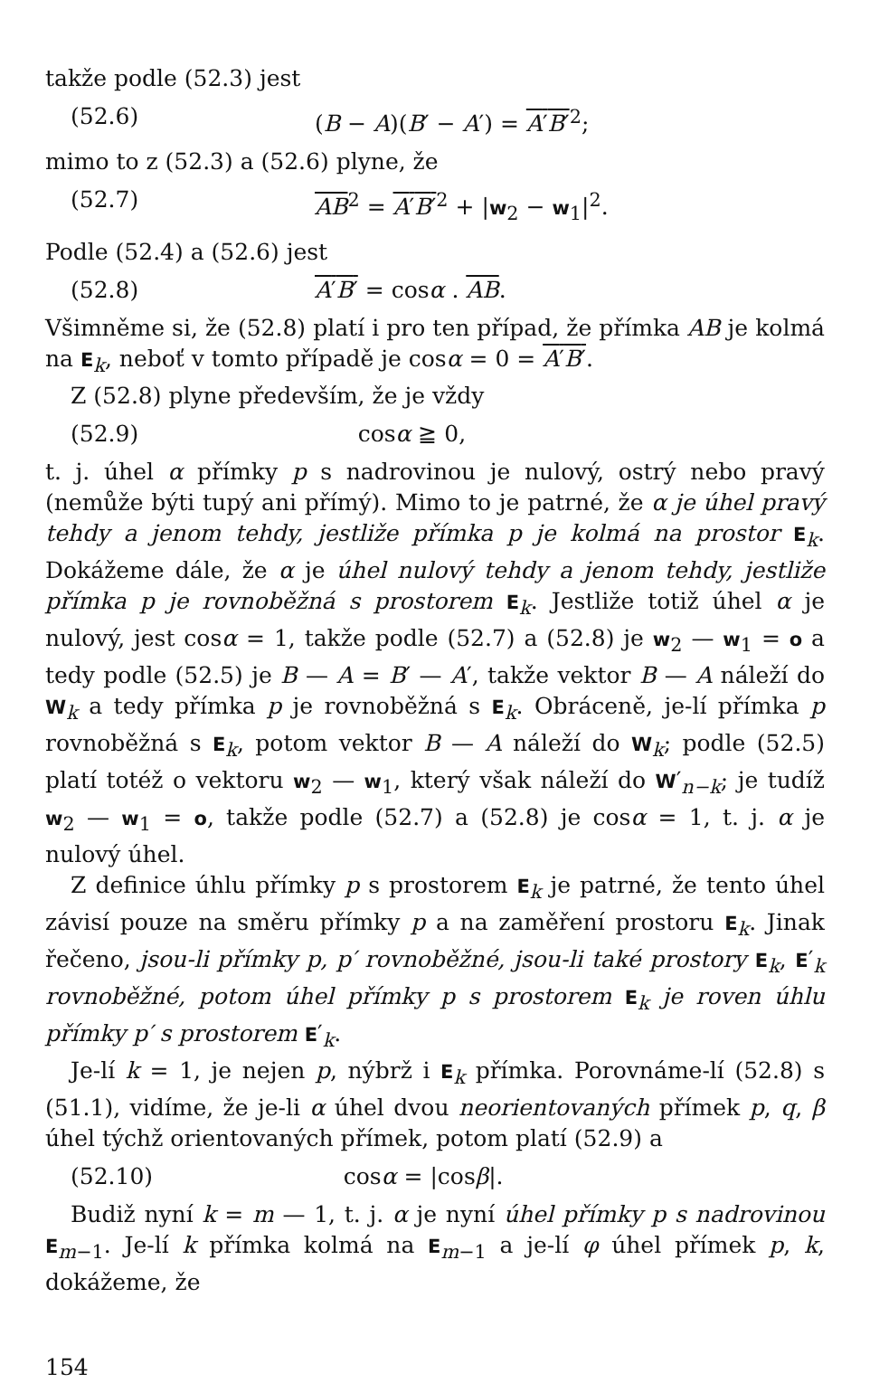takže podle (52.3) jest
(52.6) (B − A)(B′ − A′) = A′B′<sup>2</sup>;
mimo to z (52.3) a (52.6) plyne, že
(52.7) AB<sup>2</sup> = A′B′<sup>2</sup> + |w<sub>2</sub> − w<sub>1</sub>|<sup>2</sup>.
Podle (52.4) a (52.6) jest
(52.8) A′B′ = cosα . AB.
Všimněme si, že (52.8) platí i pro ten případ, že přímka AB je kolmá na E<sub>k</sub>, neboť v tomto případě je cosα = 0 = A′B′.
Z (52.8) plyne především, že je vždy
(52.9) cosα ≧ 0,
t. j. úhel α přímky p s nadrovinou je nulový, ostrý nebo pravý (nemůže býti tupý ani přímý). Mimo to je patrné, že α je úhel pravý tehdy a jenom tehdy, jestliže přímka p je kolmá na prostor E<sub>k</sub>. Dokážeme dále, že α je úhel nulový tehdy a jenom tehdy, jestliže přímka p je rovnoběžná s prostorem E<sub>k</sub>. Jestliže totiž úhel α je nulový, jest cosα = 1, takže podle (52.7) a (52.8) je w<sub>2</sub> — w<sub>1</sub> = o a tedy podle (52.5) je B — A = B′ — A′, takže vektor B — A náleží do W<sub>k</sub> a tedy přímka p je rovnoběžná s E<sub>k</sub>. Obráceně, je-lí přímka p rovnoběžná s E<sub>k</sub>, potom vektor B — A náleží do W<sub>k</sub>; podle (52.5) platí totéž o vektoru w<sub>2</sub> — w<sub>1</sub>, který však náleží do W′<sub>n−k</sub>; je tudíž w<sub>2</sub> — w<sub>1</sub> = o, takže podle (52.7) a (52.8) je cosα = 1, t. j. α je nulový úhel.
Z definice úhlu přímky p s prostorem E<sub>k</sub> je patrné, že tento úhel závisí pouze na směru přímky p a na zaměření prostoru E<sub>k</sub>. Jinak řečeno, jsou-li přímky p, p′ rovnoběžné, jsou-li také prostory E<sub>k</sub>, E′<sub>k</sub> rovnoběžné, potom úhel přímky p s prostorem E<sub>k</sub> je roven úhlu přímky p′ s prostorem E′<sub>k</sub>.
Je-lí k = 1, je nejen p, nýbrž i E<sub>k</sub> přímka. Porovnáme-lí (52.8) s (51.1), vidíme, že je-li α úhel dvou neorientovaných přímek p, q, β úhel týchž orientovaných přímek, potom platí (52.9) a
(52.10) cosα = |cosβ|.
Budiž nyní k = m — 1, t. j. α je nyní úhel přímky p s nadrovinou E<sub>m−1</sub>. Je-lí k přímka kolmá na E<sub>m−1</sub> a je-lí φ úhel přímek p, k, dokážeme, že
154